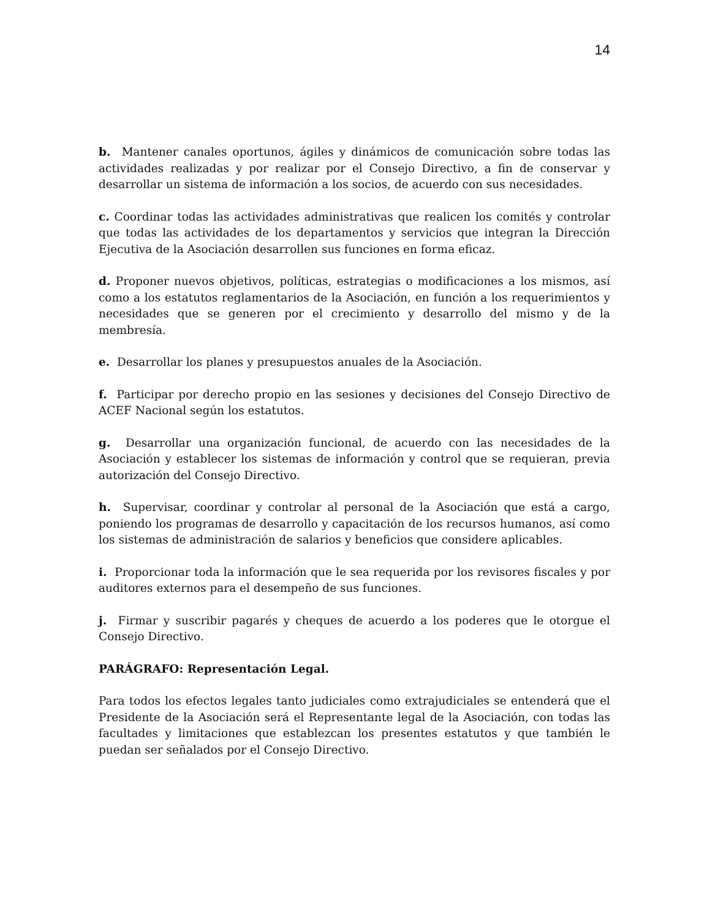14
b. Mantener canales oportunos, ágiles y dinámicos de comunicación sobre todas las actividades realizadas y por realizar por el Consejo Directivo, a fin de conservar y desarrollar un sistema de información a los socios, de acuerdo con sus necesidades.
c. Coordinar todas las actividades administrativas que realicen los comités y controlar que todas las actividades de los departamentos y servicios que integran la Dirección Ejecutiva de la Asociación desarrollen sus funciones en forma eficaz.
d. Proponer nuevos objetivos, políticas, estrategias o modificaciones a los mismos, así como a los estatutos reglamentarios de la Asociación, en función a los requerimientos y necesidades que se generen por el crecimiento y desarrollo del mismo y de la membresía.
e. Desarrollar los planes y presupuestos anuales de la Asociación.
f. Participar por derecho propio en las sesiones y decisiones del Consejo Directivo de ACEF Nacional según los estatutos.
g. Desarrollar una organización funcional, de acuerdo con las necesidades de la Asociación y establecer los sistemas de información y control que se requieran, previa autorización del Consejo Directivo.
h. Supervisar, coordinar y controlar al personal de la Asociación que está a cargo, poniendo los programas de desarrollo y capacitación de los recursos humanos, así como los sistemas de administración de salarios y beneficios que considere aplicables.
i. Proporcionar toda la información que le sea requerida por los revisores fiscales y por auditores externos para el desempeño de sus funciones.
j. Firmar y suscribir pagarés y cheques de acuerdo a los poderes que le otorgue el Consejo Directivo.
PARÁGRAFO: Representación Legal.
Para todos los efectos legales tanto judiciales como extrajudiciales se entenderá que el Presidente de la Asociación será el Representante legal de la Asociación, con todas las facultades y limitaciones que establezcan los presentes estatutos y que también le puedan ser señalados por el Consejo Directivo.